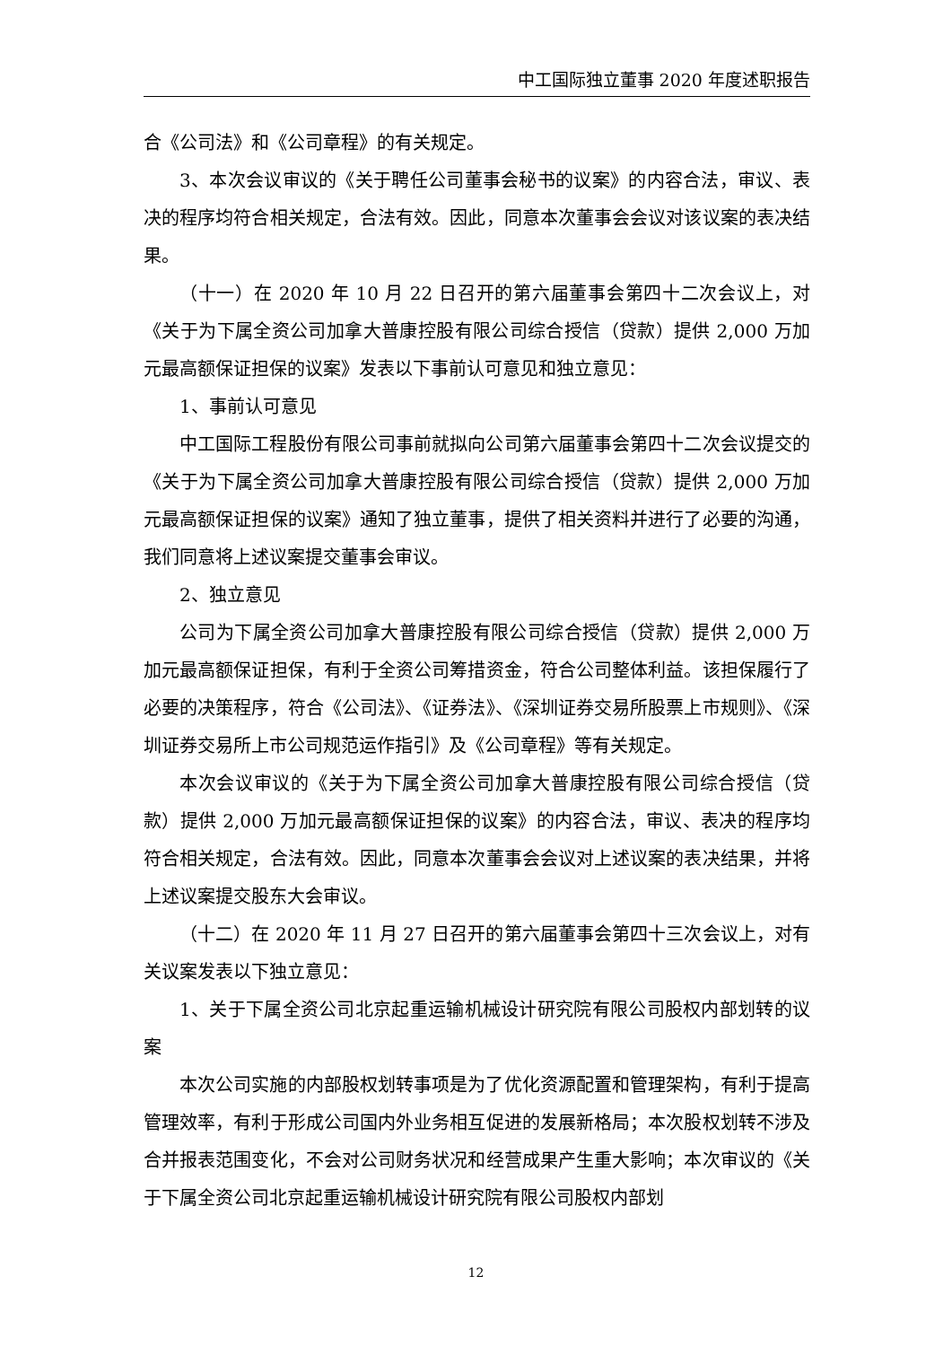中工国际独立董事 2020 年度述职报告
合《公司法》和《公司章程》的有关规定。
3、本次会议审议的《关于聘任公司董事会秘书的议案》的内容合法，审议、表决的程序均符合相关规定，合法有效。因此，同意本次董事会会议对该议案的表决结果。
（十一）在 2020 年 10 月 22 日召开的第六届董事会第四十二次会议上，对《关于为下属全资公司加拿大普康控股有限公司综合授信（贷款）提供 2,000 万加元最高额保证担保的议案》发表以下事前认可意见和独立意见：
1、事前认可意见
中工国际工程股份有限公司事前就拟向公司第六届董事会第四十二次会议提交的《关于为下属全资公司加拿大普康控股有限公司综合授信（贷款）提供 2,000 万加元最高额保证担保的议案》通知了独立董事，提供了相关资料并进行了必要的沟通，我们同意将上述议案提交董事会审议。
2、独立意见
公司为下属全资公司加拿大普康控股有限公司综合授信（贷款）提供 2,000 万加元最高额保证担保，有利于全资公司筹措资金，符合公司整体利益。该担保履行了必要的决策程序，符合《公司法》、《证券法》、《深圳证券交易所股票上市规则》、《深圳证券交易所上市公司规范运作指引》及《公司章程》等有关规定。
本次会议审议的《关于为下属全资公司加拿大普康控股有限公司综合授信（贷款）提供 2,000 万加元最高额保证担保的议案》的内容合法，审议、表决的程序均符合相关规定，合法有效。因此，同意本次董事会会议对上述议案的表决结果，并将上述议案提交股东大会审议。
（十二）在 2020 年 11 月 27 日召开的第六届董事会第四十三次会议上，对有关议案发表以下独立意见：
1、关于下属全资公司北京起重运输机械设计研究院有限公司股权内部划转的议案
本次公司实施的内部股权划转事项是为了优化资源配置和管理架构，有利于提高管理效率，有利于形成公司国内外业务相互促进的发展新格局；本次股权划转不涉及合并报表范围变化，不会对公司财务状况和经营成果产生重大影响；本次审议的《关于下属全资公司北京起重运输机械设计研究院有限公司股权内部划
12